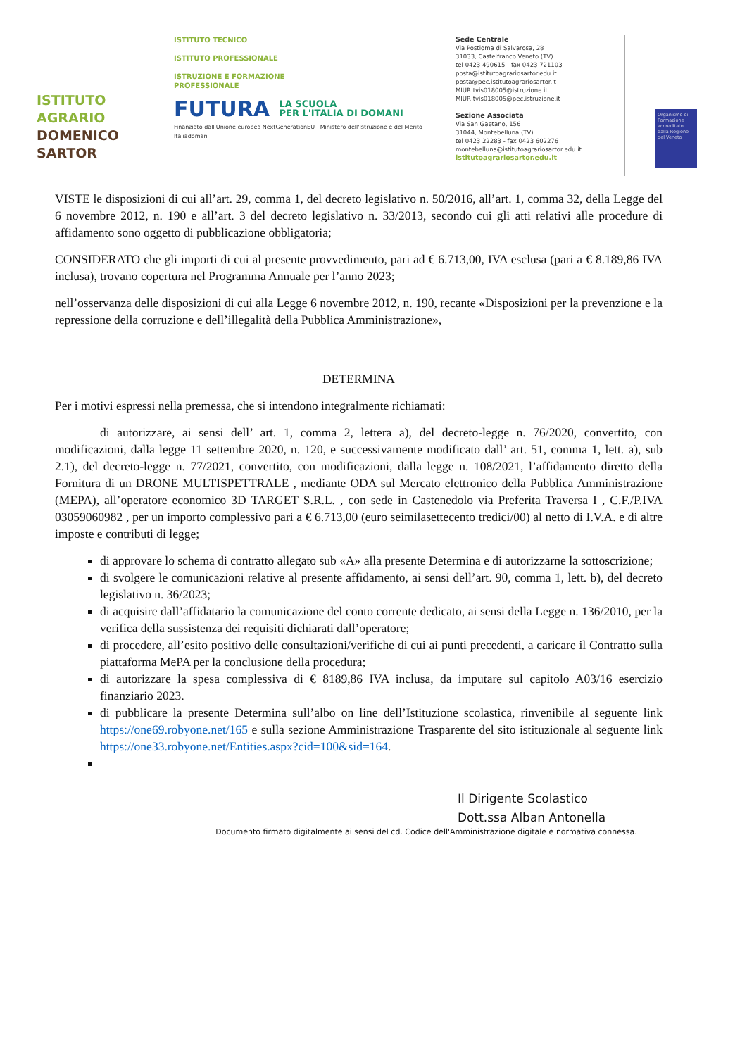ISTITUTO
AGRARIO
DOMENICO
SARTOR
ISTITUTO TECNICO
ISTITUTO PROFESSIONALE
ISTRUZIONE E FORMAZIONE
PROFESSIONALE
FUTURA LA SCUOLA
PER L'ITALIA DI DOMANI
Finanziato dall'Unione europea NextGenerationEU Ministero dell'Istruzione e del Merito Italiadomani
Sede Centrale
Via Postioma di Salvarosa, 28
31033, Castelfranco Veneto (TV)
tel 0423 490615 - fax 0423 721103
posta@istitutoagrariosartor.edu.it
posta@pec.istitutoagrariosartor.it
MIUR tvis018005@istruzione.it
MIUR tvis018005@pec.istruzione.it
Sezione Associata
Via San Gaetano, 156
31044, Montebelluna (TV)
tel 0423 22283 - fax 0423 602276
montebelluna@istitutoagrariosartor.edu.it
istitutoagrariosartor.edu.it
Organismo di Formazione accreditato dalla Regione del Veneto
VISTE le disposizioni di cui all’art. 29, comma 1, del decreto legislativo n. 50/2016, all’art. 1, comma 32, della Legge del 6 novembre 2012, n. 190 e all’art. 3 del decreto legislativo n. 33/2013, secondo cui gli atti relativi alle procedure di affidamento sono oggetto di pubblicazione obbligatoria;
CONSIDERATO che gli importi di cui al presente provvedimento, pari ad € 6.713,00, IVA esclusa (pari a € 8.189,86 IVA inclusa), trovano copertura nel Programma Annuale per l’anno 2023;
nell’osservanza delle disposizioni di cui alla Legge 6 novembre 2012, n. 190, recante «Disposizioni per la prevenzione e la repressione della corruzione e dell’illegalità della Pubblica Amministrazione»,
DETERMINA
Per i motivi espressi nella premessa, che si intendono integralmente richiamati:
di autorizzare, ai sensi dell’ art. 1, comma 2, lettera a), del decreto-legge n. 76/2020, convertito, con modificazioni, dalla legge 11 settembre 2020, n. 120, e successivamente modificato dall’ art. 51, comma 1, lett. a), sub 2.1), del decreto-legge n. 77/2021, convertito, con modificazioni, dalla legge n. 108/2021, l’affidamento diretto della Fornitura di un DRONE MULTISPETTRALE , mediante ODA sul Mercato elettronico della Pubblica Amministrazione (MEPA), all’operatore economico 3D TARGET S.R.L. , con sede in Castenedolo via Preferita Traversa I , C.F./P.IVA 03059060982 , per un importo complessivo pari a € 6.713,00 (euro seimilasettecento tredici/00) al netto di I.V.A. e di altre imposte e contributi di legge;
di approvare lo schema di contratto allegato sub «A» alla presente Determina e di autorizzarne la sottoscrizione;
di svolgere le comunicazioni relative al presente affidamento, ai sensi dell’art. 90, comma 1, lett. b), del decreto legislativo n. 36/2023;
di acquisire dall’affidatario la comunicazione del conto corrente dedicato, ai sensi della Legge n. 136/2010, per la verifica della sussistenza dei requisiti dichiarati dall’operatore;
di procedere, all’esito positivo delle consultazioni/verifiche di cui ai punti precedenti, a caricare il Contratto sulla piattaforma MePA per la conclusione della procedura;
di autorizzare la spesa complessiva di € 8189,86 IVA inclusa, da imputare sul capitolo A03/16 esercizio finanziario 2023.
di pubblicare la presente Determina sull’albo on line dell’Istituzione scolastica, rinvenibile al seguente link https://one69.robyone.net/165 e sulla sezione Amministrazione Trasparente del sito istituzionale al seguente link https://one33.robyone.net/Entities.aspx?cid=100&sid=164.
Il Dirigente Scolastico
Dott.ssa Alban Antonella
Documento firmato digitalmente ai sensi del cd. Codice dell'Amministrazione digitale e normativa connessa.